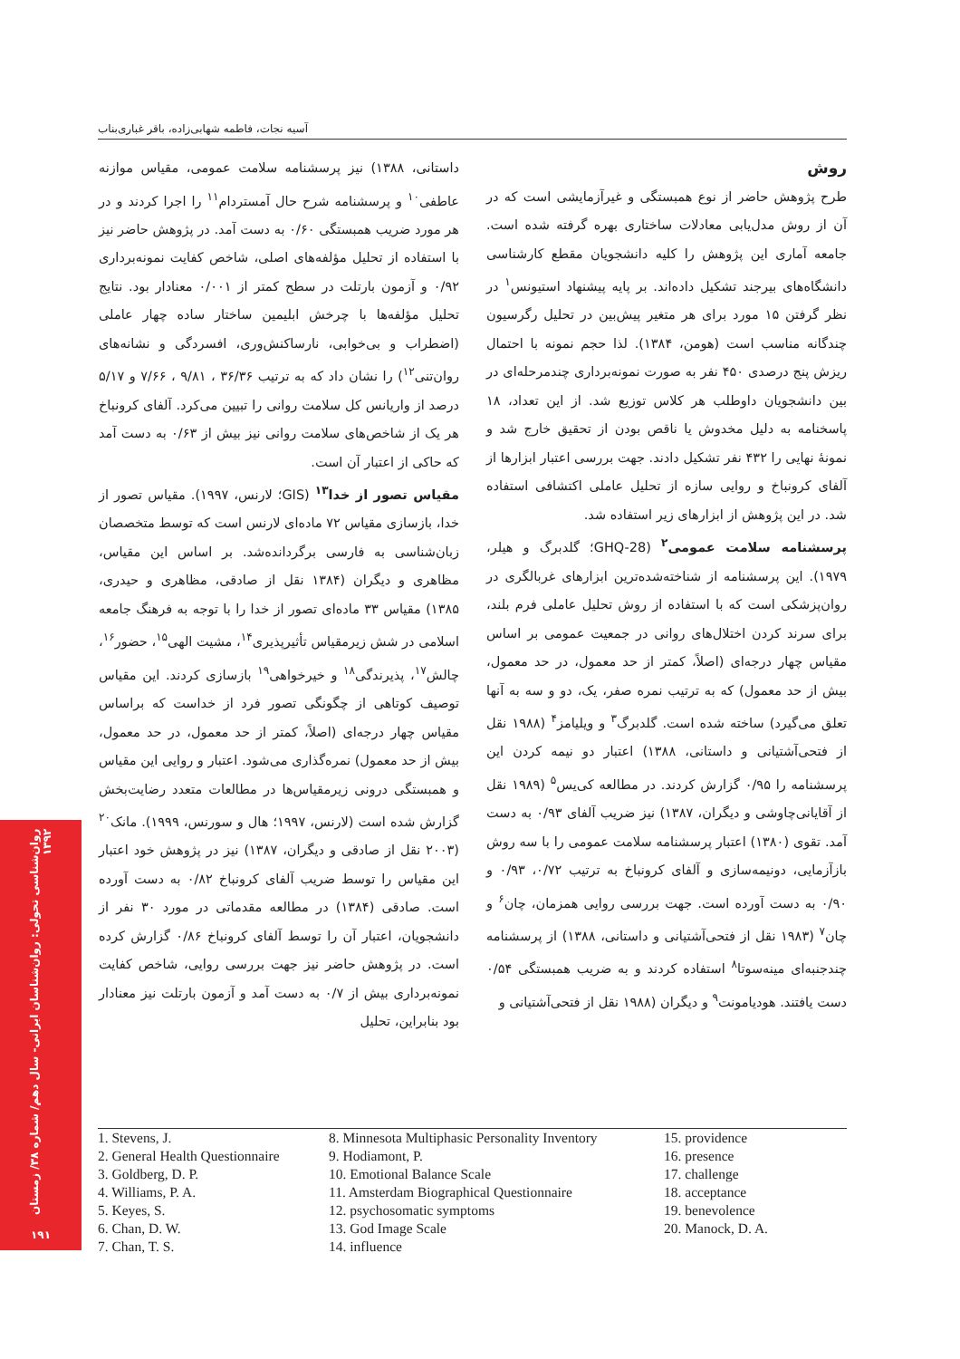آسیه نجات، فاطمه شهابی‌زاده، باقر غباری‌بناب
روش
طرح پژوهش حاضر از نوع همبستگی و غیرآزمایشی است که در آن از روش مدل‌یابی معادلات ساختاری بهره گرفته شده است. جامعه آماری این پژوهش را کلیه دانشجویان مقطع کارشناسی دانشگاه‌های بیرجند تشکیل داده‌اند. بر پایه پیشنهاد استیونس<sup>۱</sup> در نظر گرفتن ۱۵ مورد برای هر متغیر پیش‌بین در تحلیل رگرسیون چندگانه مناسب است (هومن، ۱۳۸۴). لذا حجم نمونه با احتمال ریزش پنج درصدی ۴۵۰ نفر به صورت نمونه‌برداری چندمرحله‌ای در بین دانشجویان داوطلب هر کلاس توزیع شد. از این تعداد، ۱۸ پاسخنامه به دلیل مخدوش یا ناقص بودن از تحقیق خارج شد و نمونهٔ نهایی را ۴۳۲ نفر تشکیل دادند. جهت بررسی اعتبار ابزارها از آلفای کرونباخ و روایی سازه از تحلیل عاملی اکتشافی استفاده شد. در این پژوهش از ابزارهای زیر استفاده شد.
پرسشنامه سلامت عمومی<sup>۲</sup> (GHQ-28؛ گلدبرگ و هیلر، ۱۹۷۹). این پرسشنامه از شناخته‌شده‌ترین ابزارهای غربالگری در روان‌پزشکی است که با استفاده از روش تحلیل عاملی فرم بلند، برای سرند کردن اختلال‌های روانی در جمعیت عمومی بر اساس مقیاس چهار درجه‌ای (اصلاً، کمتر از حد معمول، در حد معمول، بیش از حد معمول) که به ترتیب نمره صفر، یک، دو و سه به آنها تعلق می‌گیرد) ساخته شده است. گلدبرگ<sup>۳</sup> و ویلیامز<sup>۴</sup> (۱۹۸۸ نقل از فتحی‌آشتیانی و داستانی، ۱۳۸۸) اعتبار دو نیمه کردن این پرسشنامه را ۰/۹۵ گزارش کردند. در مطالعه کی‌یس<sup>۵</sup> (۱۹۸۹ نقل از آقایانی‌چاوشی و دیگران، ۱۳۸۷) نیز ضریب آلفای ۰/۹۳ به دست آمد. تقوی (۱۳۸۰) اعتبار پرسشنامه سلامت عمومی را با سه روش بازآزمایی، دونیمه‌سازی و آلفای کرونباخ به ترتیب ۰/۷۲، ۰/۹۳ و ۰/۹۰ به دست آورده است. جهت بررسی روایی همزمان، چان<sup>۶</sup> و چان<sup>۷</sup> (۱۹۸۳ نقل از فتحی‌آشتیانی و داستانی، ۱۳۸۸) از پرسشنامه چندجنبه‌ای مینه‌سوتا<sup>۸</sup> استفاده کردند و به ضریب همبستگی ۰/۵۴ دست یافتند. هودیامونت<sup>۹</sup> و دیگران (۱۹۸۸ نقل از فتحی‌آشتیانی و
داستانی، ۱۳۸۸) نیز پرسشنامه سلامت عمومی، مقیاس موازنه عاطفی<sup>۱۰</sup> و پرسشنامه شرح حال آمستردام<sup>۱۱</sup> را اجرا کردند و در هر مورد ضریب همبستگی ۰/۶۰ به دست آمد. در پژوهش حاضر نیز با استفاده از تحلیل مؤلفه‌های اصلی، شاخص کفایت نمونه‌برداری ۰/۹۲ و آزمون بارتلت در سطح کمتر از ۰/۰۰۱ معنادار بود. نتایج تحلیل مؤلفه‌ها با چرخش ابلیمین ساختار ساده چهار عاملی (اضطراب و بی‌خوابی، نارساکنش‌وری، افسردگی و نشانه‌های روان‌تنی<sup>۱۲</sup>) را نشان داد که به ترتیب ۳۶/۳۶ ، ۹/۸۱ ، ۷/۶۶ و ۵/۱۷ درصد از واریانس کل سلامت روانی را تبیین می‌کرد. آلفای کرونباخ هر یک از شاخص‌های سلامت روانی نیز بیش از ۰/۶۳ به دست آمد که حاکی از اعتبار آن است.
مقیاس تصور از خدا<sup>۱۳</sup> (GIS؛ لارنس، ۱۹۹۷). مقیاس تصور از خدا، بازسازی مقیاس ۷۲ ماده‌ای لارنس است که توسط متخصصان زبان‌شناسی به فارسی برگردانده‌شد. بر اساس این مقیاس، مظاهری و دیگران (۱۳۸۴ نقل از صادقی، مظاهری و حیدری، ۱۳۸۵) مقیاس ۳۳ ماده‌ای تصور از خدا را با توجه به فرهنگ جامعه اسلامی در شش زیرمقیاس تأثیرپذیری<sup>۱۴</sup>، مشیت الهی<sup>۱۵</sup>، حضور<sup>۱۶</sup>، چالش<sup>۱۷</sup>، پذیرندگی<sup>۱۸</sup> و خیرخواهی<sup>۱۹</sup> بازسازی کردند. این مقیاس توصیف کوتاهی از چگونگی تصور فرد از خداست که براساس مقیاس چهار درجه‌ای (اصلاً، کمتر از حد معمول، در حد معمول، بیش از حد معمول) نمره‌گذاری می‌شود. اعتبار و روایی این مقیاس و همبستگی درونی زیرمقیاس‌ها در مطالعات متعدد رضایت‌بخش گزارش شده است (لارنس، ۱۹۹۷؛ هال و سورنس، ۱۹۹۹). مانک<sup>۲۰</sup> (۲۰۰۳ نقل از صادقی و دیگران، ۱۳۸۷) نیز در پژوهش خود اعتبار این مقیاس را توسط ضریب آلفای کرونباخ ۰/۸۲ به دست آورده است. صادقی (۱۳۸۴) در مطالعه مقدماتی در مورد ۳۰ نفر از دانشجویان، اعتبار آن را توسط آلفای کرونباخ ۰/۸۶ گزارش کرده است. در پژوهش حاضر نیز جهت بررسی روایی، شاخص کفایت نمونه‌برداری بیش از ۰/۷ به دست آمد و آزمون بارتلت نیز معنادار بود بنابراین، تحلیل
1. Stevens, J.
2. General Health Questionnaire
3. Goldberg, D. P.
4. Williams, P. A.
5. Keyes, S.
6. Chan, D. W.
7. Chan, T. S.
8. Minnesota Multiphasic Personality Inventory
9. Hodiamont, P.
10. Emotional Balance Scale
11. Amsterdam Biographical Questionnaire
12. psychosomatic symptoms
13. God Image Scale
14. influence
15. providence
16. presence
17. challenge
18. acceptance
19. benevolence
20. Manock, D. A.
روان‌شناسی تحولی: روان‌شناسان ایرانی- سال دهم/ شماره ۳۸/ زمستان ۱۳۹۲
۱۹۱